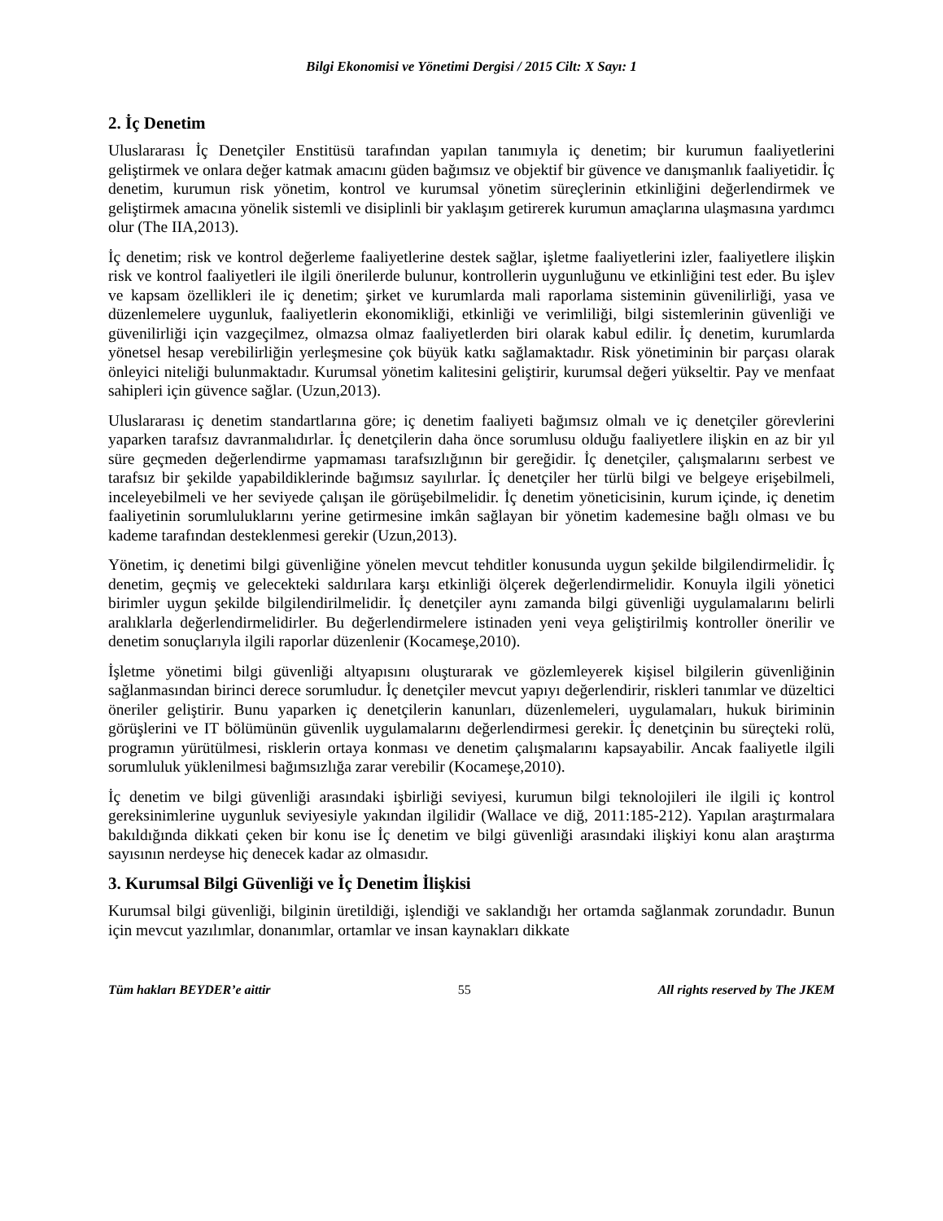Bilgi Ekonomisi ve Yönetimi Dergisi / 2015 Cilt: X Sayı: 1
2. İç Denetim
Uluslararası İç Denetçiler Enstitüsü tarafından yapılan tanımıyla iç denetim; bir kurumun faaliyetlerini geliştirmek ve onlara değer katmak amacını güden bağımsız ve objektif bir güvence ve danışmanlık faaliyetidir. İç denetim, kurumun risk yönetim, kontrol ve kurumsal yönetim süreçlerinin etkinliğini değerlendirmek ve geliştirmek amacına yönelik sistemli ve disiplinli bir yaklaşım getirerek kurumun amaçlarına ulaşmasına yardımcı olur (The IIA,2013).
İç denetim; risk ve kontrol değerleme faaliyetlerine destek sağlar, işletme faaliyetlerini izler, faaliyetlere ilişkin risk ve kontrol faaliyetleri ile ilgili önerilerde bulunur, kontrollerin uygunluğunu ve etkinliğini test eder. Bu işlev ve kapsam özellikleri ile iç denetim; şirket ve kurumlarda mali raporlama sisteminin güvenilirliği, yasa ve düzenlemelere uygunluk, faaliyetlerin ekonomikliği, etkinliği ve verimliliği, bilgi sistemlerinin güvenliği ve güvenilirliği için vazgeçilmez, olmazsa olmaz faaliyetlerden biri olarak kabul edilir. İç denetim, kurumlarda yönetsel hesap verebilirliğin yerleşmesine çok büyük katkı sağlamaktadır. Risk yönetiminin bir parçası olarak önleyici niteliği bulunmaktadır. Kurumsal yönetim kalitesini geliştirir, kurumsal değeri yükseltir. Pay ve menfaat sahipleri için güvence sağlar. (Uzun,2013).
Uluslararası iç denetim standartlarına göre; iç denetim faaliyeti bağımsız olmalı ve iç denetçiler görevlerini yaparken tarafsız davranmalıdırlar. İç denetçilerin daha önce sorumlusu olduğu faaliyetlere ilişkin en az bir yıl süre geçmeden değerlendirme yapmaması tarafsızlığının bir gereğidir. İç denetçiler, çalışmalarını serbest ve tarafsız bir şekilde yapabildiklerinde bağımsız sayılırlar. İç denetçiler her türlü bilgi ve belgeye erişebilmeli, inceleyebilmeli ve her seviyede çalışan ile görüşebilmelidir. İç denetim yöneticisinin, kurum içinde, iç denetim faaliyetinin sorumluluklarını yerine getirmesine imkân sağlayan bir yönetim kademesine bağlı olması ve bu kademe tarafından desteklenmesi gerekir (Uzun,2013).
Yönetim, iç denetimi bilgi güvenliğine yönelen mevcut tehditler konusunda uygun şekilde bilgilendirmelidir. İç denetim, geçmiş ve gelecekteki saldırılara karşı etkinliği ölçerek değerlendirmelidir. Konuyla ilgili yönetici birimler uygun şekilde bilgilendirilmelidir. İç denetçiler aynı zamanda bilgi güvenliği uygulamalarını belirli aralıklarla değerlendirmelidirler. Bu değerlendirmelere istinaden yeni veya geliştirilmiş kontroller önerilir ve denetim sonuçlarıyla ilgili raporlar düzenlenir (Kocameşe,2010).
İşletme yönetimi bilgi güvenliği altyapısını oluşturarak ve gözlemleyerek kişisel bilgilerin güvenliğinin sağlanmasından birinci derece sorumludur. İç denetçiler mevcut yapıyı değerlendirir, riskleri tanımlar ve düzeltici öneriler geliştirir. Bunu yaparken iç denetçilerin kanunları, düzenlemeleri, uygulamaları, hukuk biriminin görüşlerini ve IT bölümünün güvenlik uygulamalarını değerlendirmesi gerekir. İç denetçinin bu süreçteki rolü, programın yürütülmesi, risklerin ortaya konması ve denetim çalışmalarını kapsayabilir. Ancak faaliyetle ilgili sorumluluk yüklenilmesi bağımsızlığa zarar verebilir (Kocameşe,2010).
İç denetim ve bilgi güvenliği arasındaki işbirliği seviyesi, kurumun bilgi teknolojileri ile ilgili iç kontrol gereksinimlerine uygunluk seviyesiyle yakından ilgilidir (Wallace ve diğ, 2011:185-212). Yapılan araştırmalara bakıldığında dikkati çeken bir konu ise İç denetim ve bilgi güvenliği arasındaki ilişkiyi konu alan araştırma sayısının nerdeyse hiç denecek kadar az olmasıdır.
3. Kurumsal Bilgi Güvenliği ve İç Denetim İlişkisi
Kurumsal bilgi güvenliği, bilginin üretildiği, işlendiği ve saklandığı her ortamda sağlanmak zorundadır. Bunun için mevcut yazılımlar, donanımlar, ortamlar ve insan kaynakları dikkate
Tüm hakları BEYDER’e aittir 55 All rights reserved by The JKEM